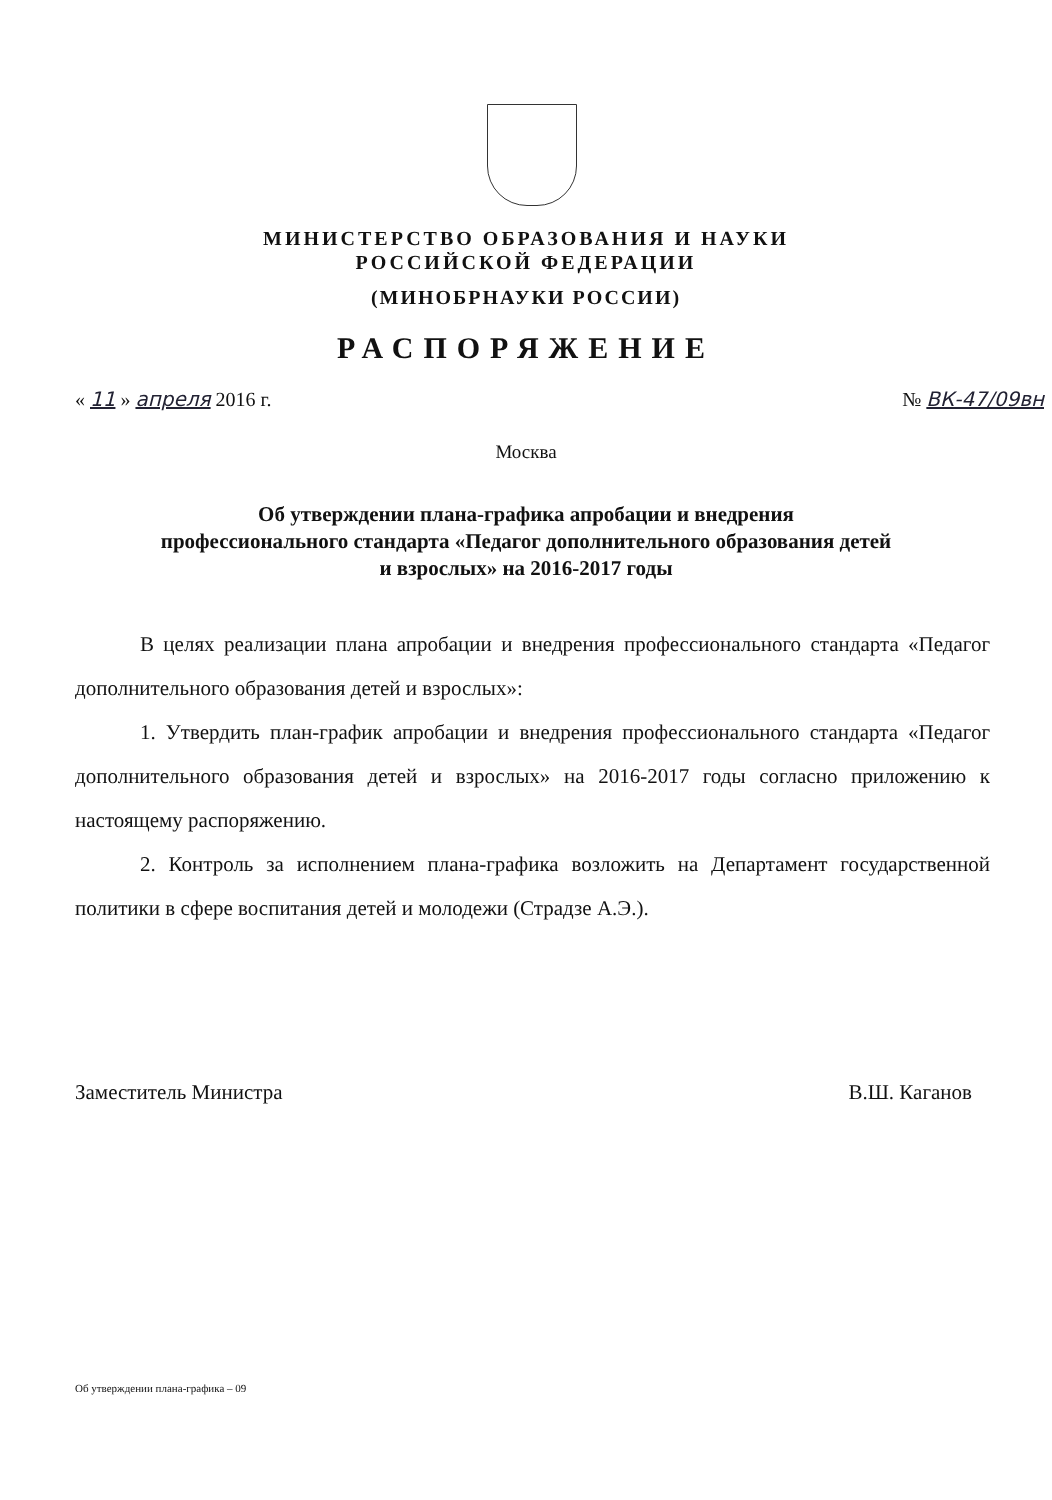МИНИСТЕРСТВО ОБРАЗОВАНИЯ И НАУКИ
РОССИЙСКОЙ ФЕДЕРАЦИИ
(МИНОБРНАУКИ РОССИИ)
РАСПОРЯЖЕНИЕ
« 11 » апреля 2016 г. № ВК-47/09вн
Москва
Об утверждении плана-графика апробации и внедрения
профессионального стандарта «Педагог дополнительного образования детей
и взрослых» на 2016-2017 годы
В целях реализации плана апробации и внедрения профессионального стандарта «Педагог дополнительного образования детей и взрослых»:
1. Утвердить план-график апробации и внедрения профессионального стандарта «Педагог дополнительного образования детей и взрослых» на 2016-2017 годы согласно приложению к настоящему распоряжению.
2. Контроль за исполнением плана-графика возложить на Департамент государственной политики в сфере воспитания детей и молодежи (Страдзе А.Э.).
Заместитель Министра В.Ш. Каганов
Об утверждении плана-графика – 09